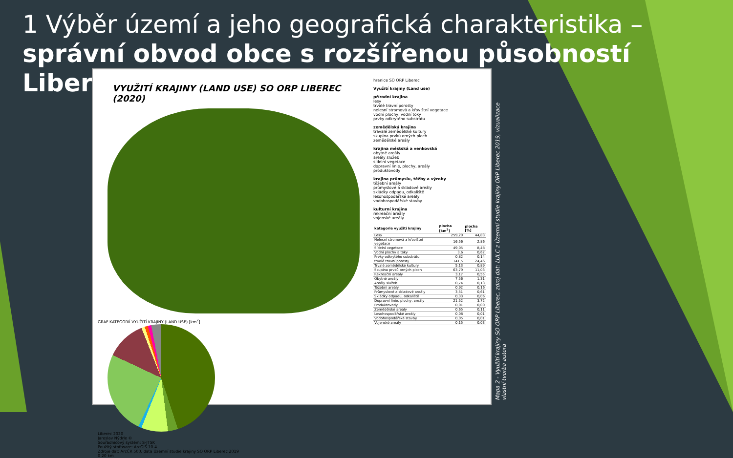1 Výběr území a jeho geografická charakteristika –
správní obvod obce s rozšířenou působností Liberec
VYUŽITÍ KRAJINY (LAND USE) SO ORP LIBEREC (2020)
GRAF KATEGORIÍ VYUŽITÍ KRAJINY (LAND USE) [km<sup>2</sup>]
Liberec 2020
Jaroslav Nýdrle ©
Souřadnicový systém: S-JTSK
Použitý stoftware: ArcGIS 10.4
Zdroje dat: ArcČR 500, data Územní studie krajiny SO ORP Liberec 2019
0 20 km
hranice SO ORP Liberec
Využití krajiny (Land use)
přírodní krajina
lesy
trvalé travní porosty
nelesní stromová a křovištní vegetace
vodní plochy, vodní toky
prvky odkrytého substrátu
zemědělská krajina
travalé zemědělské kultury
skupina prvků orných ploch
zemědělské areály
krajina městská a venkovská
obytné areály
areály služeb
sídelní vegetace
dopravní linie, plochy, areály
produktovody
krajina průmyslu, těžby a výroby
těžební areály
průmyslové a skladové areály
skládky odpadu, odkaliště
lesohospodářské areály
vodohospodářské stavby
kulturní krajina
rekreační areály
vojenské areály
| kategorie využití krajiny | plocha [km<sup>2</sup>] | plocha [%] |
| --- | --- | --- |
| Lesy | 259,29 | 44,83 |
| Nelesní stromová a křovištní vegetace | 16,56 | 2,86 |
| Sídelní vegetace | 49,05 | 8,48 |
| Vodní plochy a toky | 3,6 | 0,62 |
| Prvky odkrytého substrátu | 0,82 | 0,14 |
| trvalé travní porosty | 141,5 | 24,46 |
| Trvalé zemědělské kultury | 5,13 | 0,89 |
| Skupina prvků orných ploch | 63,79 | 11,03 |
| Rekreační areály | 3,17 | 0,55 |
| Obytné areály | 7,56 | 1,31 |
| Areály služeb | 0,74 | 0,13 |
| Těžební areály | 0,92 | 0,16 |
| Průmyslové a skladové areály | 3,51 | 0,61 |
| Skládky odpadu, odkaliště | 0,33 | 0,06 |
| Dopravní linie, plochy, areály | 21,52 | 3,72 |
| Produktovody | 0,01 | 0,00 |
| Zemědělské areály | 0,65 | 0,11 |
| Lesohospodářské areály | 0,08 | 0,01 |
| Vodohospodářské stavby | 0,05 | 0,01 |
| Vojenské areály | 0,15 | 0,03 |
Mapa 2 - Využití krajiny SO ORP Liberec, zdroj dat: LULC z Územní studie krajiny ORP Liberec 2019, vizualizace vlastní tvorba autora